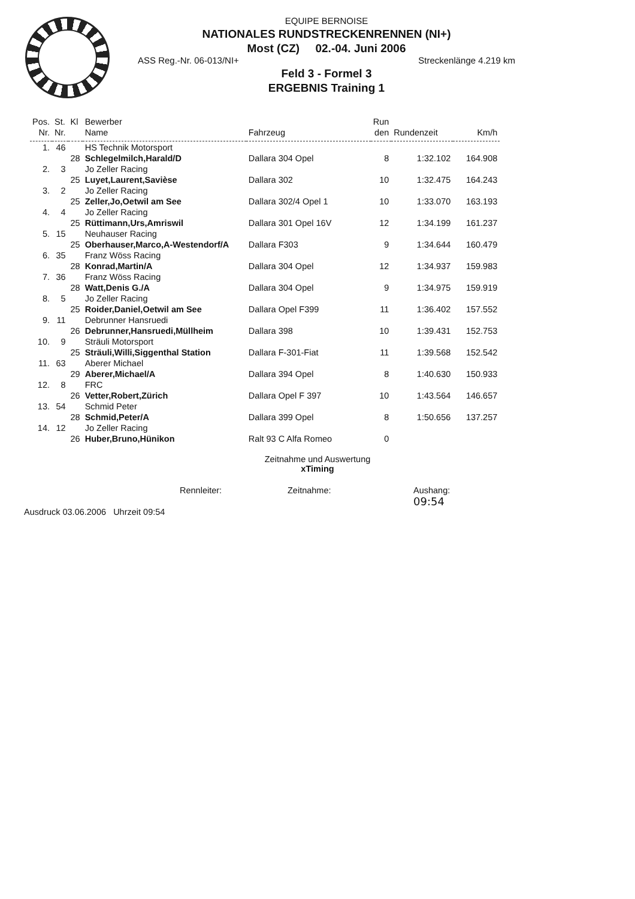EQUIPE BERNOISE
NATIONALES RUNDSTRECKENRENNEN (NI+)
Most (CZ) 02.-04. Juni 2006
ASS Reg.-Nr. 06-013/NI+ Streckenlänge 4.219 km
Feld 3 - Formel 3
ERGEBNIS Training 1
| Pos. | St. | Kl | Bewerber | | Run | | |
| --- | --- | --- | --- | --- | --- | --- | --- |
| Nr. | Nr. | | Name | Fahrzeug | den | Rundenzeit | Km/h |
| 1. | 46 | | HS Technik Motorsport | | | | |
| | | 28 | Schlegelmilch,Harald/D | Dallara 304 Opel | 8 | 1:32.102 | 164.908 |
| 2. | 3 | | Jo Zeller Racing | | | | |
| | | 25 | Luyet,Laurent,Savièse | Dallara 302 | 10 | 1:32.475 | 164.243 |
| 3. | 2 | | Jo Zeller Racing | | | | |
| | | 25 | Zeller,Jo,Oetwil am See | Dallara 302/4 Opel 1 | 10 | 1:33.070 | 163.193 |
| 4. | 4 | | Jo Zeller Racing | | | | |
| | | 25 | Rüttimann,Urs,Amriswil | Dallara 301 Opel 16V | 12 | 1:34.199 | 161.237 |
| 5. | 15 | | Neuhauser Racing | | | | |
| | | 25 | Oberhauser,Marco,A-Westendorf/A | Dallara F303 | 9 | 1:34.644 | 160.479 |
| 6. | 35 | | Franz Wöss Racing | | | | |
| | | 28 | Konrad,Martin/A | Dallara 304 Opel | 12 | 1:34.937 | 159.983 |
| 7. | 36 | | Franz Wöss Racing | | | | |
| | | 28 | Watt,Denis G./A | Dallara 304 Opel | 9 | 1:34.975 | 159.919 |
| 8. | 5 | | Jo Zeller Racing | | | | |
| | | 25 | Roider,Daniel,Oetwil am See | Dallara Opel F399 | 11 | 1:36.402 | 157.552 |
| 9. | 11 | | Debrunner Hansruedi | | | | |
| | | 26 | Debrunner,Hansruedi,Müllheim | Dallara 398 | 10 | 1:39.431 | 152.753 |
| 10. | 9 | | Sträuli Motorsport | | | | |
| | | 25 | Sträuli,Willi,Siggenthal Station | Dallara F-301-Fiat | 11 | 1:39.568 | 152.542 |
| 11. | 63 | | Aberer Michael | | | | |
| | | 29 | Aberer,Michael/A | Dallara 394 Opel | 8 | 1:40.630 | 150.933 |
| 12. | 8 | | FRC | | | | |
| | | 26 | Vetter,Robert,Zürich | Dallara Opel F 397 | 10 | 1:43.564 | 146.657 |
| 13. | 54 | | Schmid Peter | | | | |
| | | 28 | Schmid,Peter/A | Dallara 399 Opel | 8 | 1:50.656 | 137.257 |
| 14. | 12 | | Jo Zeller Racing | | | | |
| | | 26 | Huber,Bruno,Hünikon | Ralt 93 C Alfa Romeo | 0 | | |
Zeitnahme und Auswertung
xTiming
Ausdruck 03.06.2006 Uhrzeit 09:54
Rennleiter: Zeitnahme: Aushang:
09:54